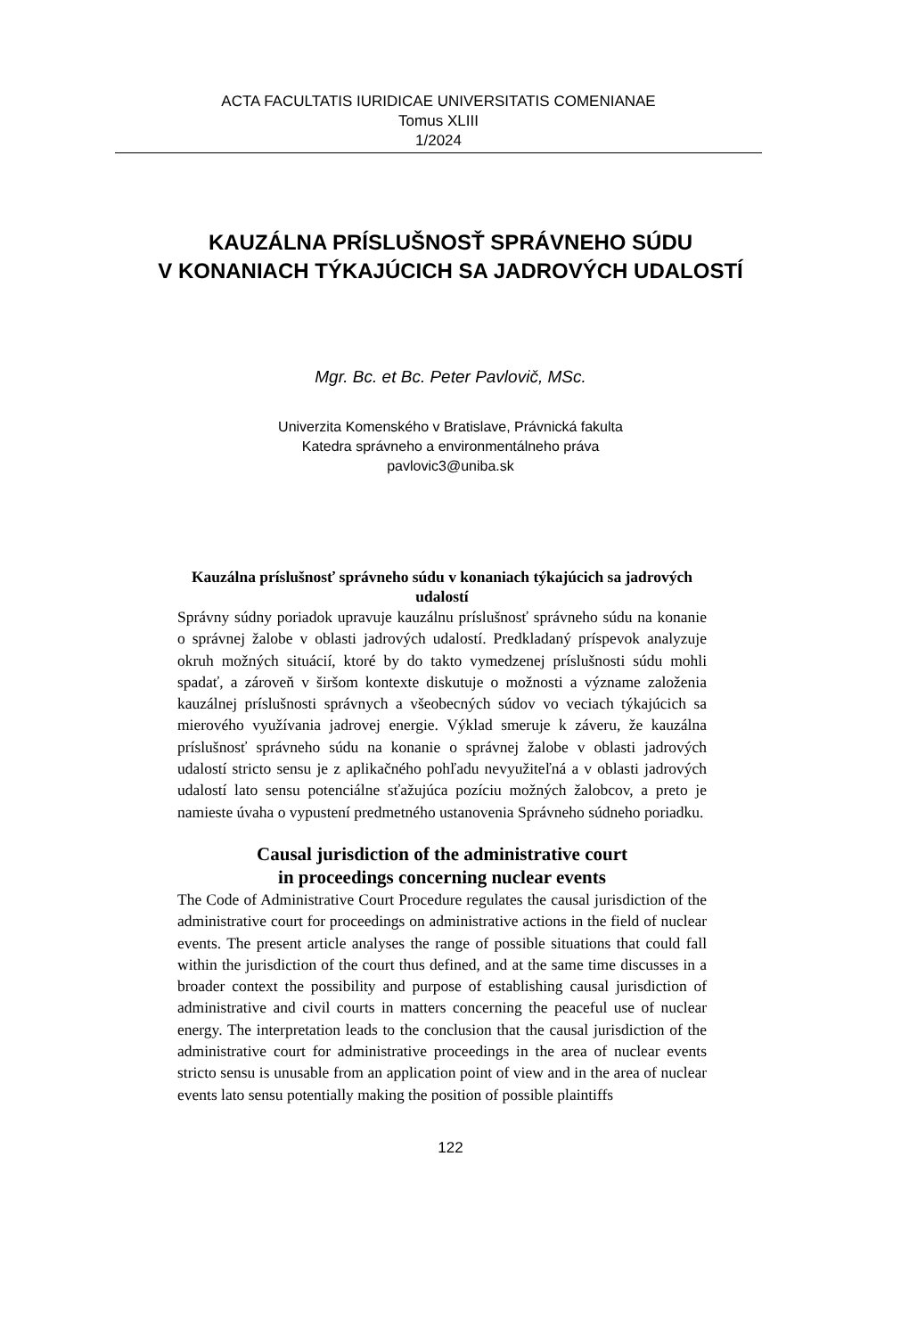ACTA FACULTATIS IURIDICAE UNIVERSITATIS COMENIANAE
Tomus XLIII
1/2024
KAUZÁLNA PRÍSLUŠNOSŤ SPRÁVNEHO SÚDU
V KONANIACH TÝKAJÚCICH SA JADROVÝCH UDALOSTÍ
Mgr. Bc. et Bc. Peter Pavlovič, MSc.
Univerzita Komenského v Bratislave, Právnická fakulta
Katedra správneho a environmentálneho práva
pavlovic3@uniba.sk
Kauzálna príslušnosť správneho súdu v konaniach týkajúcich sa jadrových udalostí
Správny súdny poriadok upravuje kauzálnu príslušnosť správneho súdu na konanie o správnej žalobe v oblasti jadrových udalostí. Predkladaný príspevok analyzuje okruh možných situácií, ktoré by do takto vymedzenej príslušnosti súdu mohli spadať, a zároveň v širšom kontexte diskutuje o možnosti a význame založenia kauzálnej príslušnosti správnych a všeobecných súdov vo veciach týkajúcich sa mierového využívania jadrovej energie. Výklad smeruje k záveru, že kauzálna príslušnosť správneho súdu na konanie o správnej žalobe v oblasti jadrových udalostí stricto sensu je z aplikačného pohľadu nevyužiteľná a v oblasti jadrových udalostí lato sensu potenciálne sťažujúca pozíciu možných žalobcov, a preto je namieste úvaha o vypustení predmetného ustanovenia Správneho súdneho poriadku.
Causal jurisdiction of the administrative court
in proceedings concerning nuclear events
The Code of Administrative Court Procedure regulates the causal jurisdiction of the administrative court for proceedings on administrative actions in the field of nuclear events. The present article analyses the range of possible situations that could fall within the jurisdiction of the court thus defined, and at the same time discusses in a broader context the possibility and purpose of establishing causal jurisdiction of administrative and civil courts in matters concerning the peaceful use of nuclear energy. The interpretation leads to the conclusion that the causal jurisdiction of the administrative court for administrative proceedings in the area of nuclear events stricto sensu is unusable from an application point of view and in the area of nuclear events lato sensu potentially making the position of possible plaintiffs
122